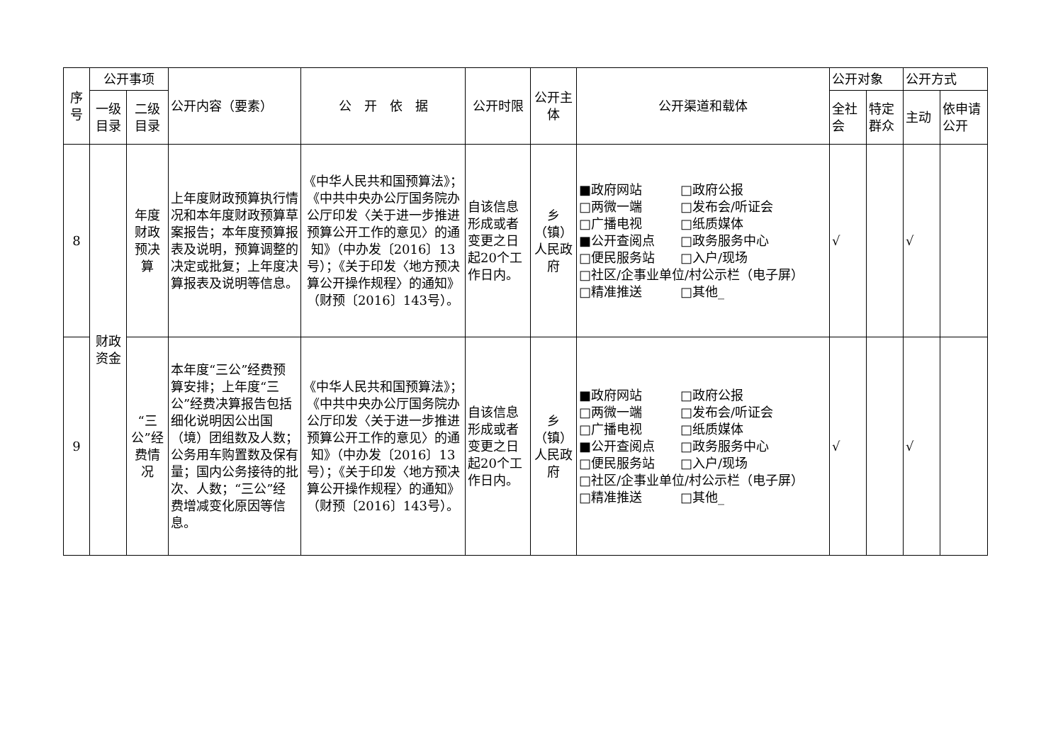| 序号 | 公开事项 | | 公开内容（要素） | 公 开 依 据 | 公开时限 | 公开主体 | 公开渠道和载体 | 公开对象 | | 公开方式 | |
| --- | --- | --- | --- | --- | --- | --- | --- | --- | --- | --- | --- |
| | 一级目录 | 二级目录 | | | | | | 全社会 | 特定群众 | 主动 | 依申请公开 |
| 8 | 财政资金 | 年度财政预决算 | 上年度财政预算执行情况和本年度财政预算草案报告；本年度预算报表及说明，预算调整的决定或批复；上年度决算报表及说明等信息。 | 《中华人民共和国预算法》；《中共中央办公厅国务院办公厅印发〈关于进一步推进预算公开工作的意见〉的通知》（中办发〔2016〕13号）；《关于印发〈地方预决算公开操作规程〉的通知》（财预〔2016〕143号）。 | 自该信息形成或者变更之日起20个工作日内。 | 乡（镇）人民政府 | ■政府网站 □政府公报 □两微一端 □发布会/听证会 □广播电视 □纸质媒体 ■公开查阅点 □政务服务中心 □便民服务站 □入户/现场 □社区/企事业单位/村公示栏（电子屏） □精准推送 □其他_ | √ | | √ | |
| 9 | | “三公”经费情况 | 本年度“三公”经费预算安排；上年度“三公”经费决算报告包括细化说明因公出国（境）团组数及人数；公务用车购置数及保有量；国内公务接待的批次、人数；“三公”经费增减变化原因等信息。 | 《中华人民共和国预算法》；《中共中央办公厅国务院办公厅印发〈关于进一步推进预算公开工作的意见〉的通知》（中办发〔2016〕13号）；《关于印发〈地方预决算公开操作规程〉的通知》（财预〔2016〕143号）。 | 自该信息形成或者变更之日起20个工作日内。 | 乡（镇）人民政府 | ■政府网站 □政府公报 □两微一端 □发布会/听证会 □广播电视 □纸质媒体 ■公开查阅点 □政务服务中心 □便民服务站 □入户/现场 □社区/企事业单位/村公示栏（电子屏） □精准推送 □其他_ | √ | | √ | |